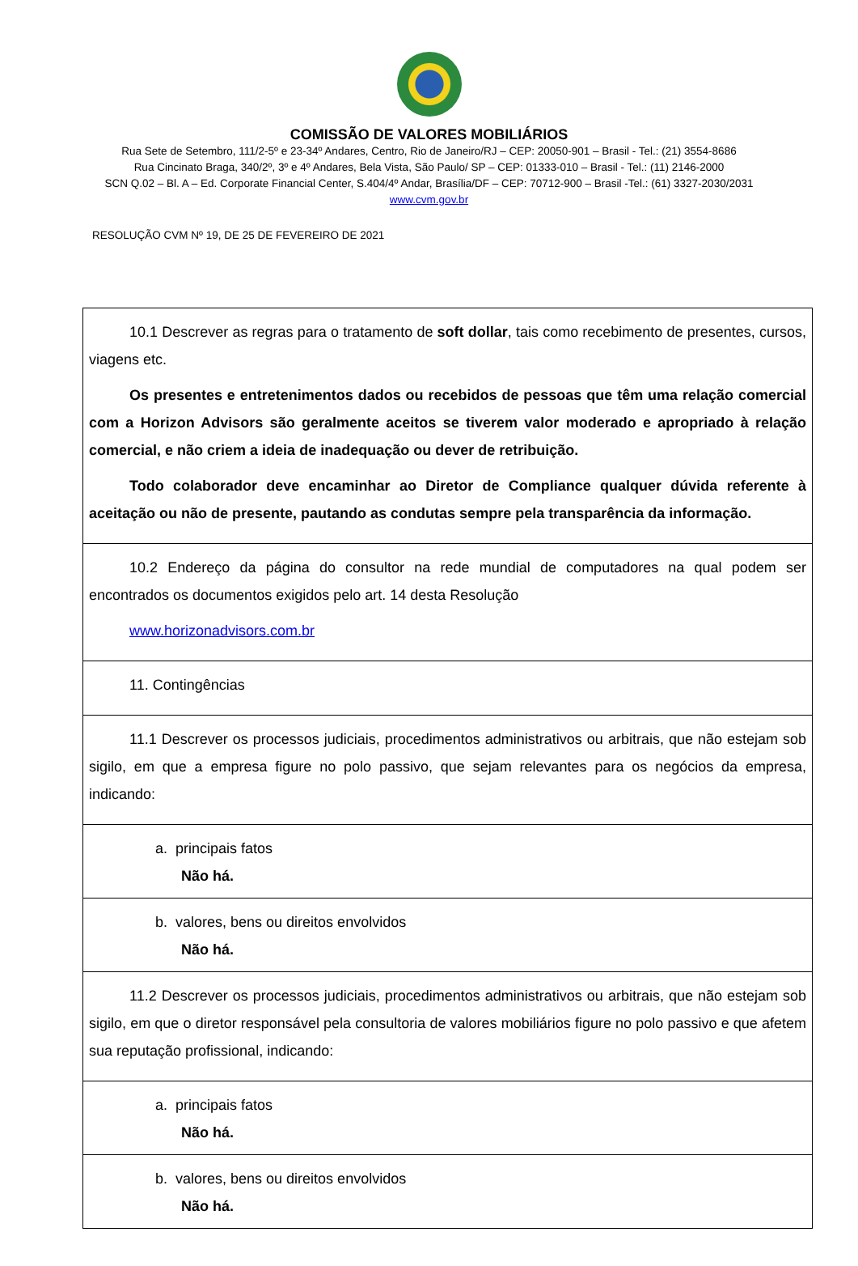COMISSÃO DE VALORES MOBILIÁRIOS
Rua Sete de Setembro, 111/2-5º e 23-34º Andares, Centro, Rio de Janeiro/RJ – CEP: 20050-901 – Brasil - Tel.: (21) 3554-8686
Rua Cincinato Braga, 340/2º, 3º e 4º Andares, Bela Vista, São Paulo/ SP – CEP: 01333-010 – Brasil - Tel.: (11) 2146-2000
SCN Q.02 – Bl. A – Ed. Corporate Financial Center, S.404/4º Andar, Brasília/DF – CEP: 70712-900 – Brasil -Tel.: (61) 3327-2030/2031
www.cvm.gov.br
RESOLUÇÃO CVM Nº 19, DE 25 DE FEVEREIRO DE 2021
| 10.1 Descrever as regras para o tratamento de soft dollar , tais como recebimento de presentes, cursos, viagens etc. Os presentes e entretenimentos dados ou recebidos de pessoas que têm uma relação comercial com a Horizon Advisors são geralmente aceitos se tiverem valor moderado e apropriado à relação comercial, e não criem a ideia de inadequação ou dever de retribuição. Todo colaborador deve encaminhar ao Diretor de Compliance qualquer dúvida referente à aceitação ou não de presente, pautando as condutas sempre pela transparência da informação. |
| 10.2 Endereço da página do consultor na rede mundial de computadores na qual podem ser encontrados os documentos exigidos pelo art. 14 desta Resolução www.horizonadvisors.com.br |
| 11. Contingências |
| 11.1 Descrever os processos judiciais, procedimentos administrativos ou arbitrais, que não estejam sob sigilo, em que a empresa figure no polo passivo, que sejam relevantes para os negócios da empresa, indicando: |
| a. principais fatos Não há. |
| b. valores, bens ou direitos envolvidos Não há. |
| 11.2 Descrever os processos judiciais, procedimentos administrativos ou arbitrais, que não estejam sob sigilo, em que o diretor responsável pela consultoria de valores mobiliários figure no polo passivo e que afetem sua reputação profissional, indicando: |
| a. principais fatos Não há. |
| b. valores, bens ou direitos envolvidos Não há. |